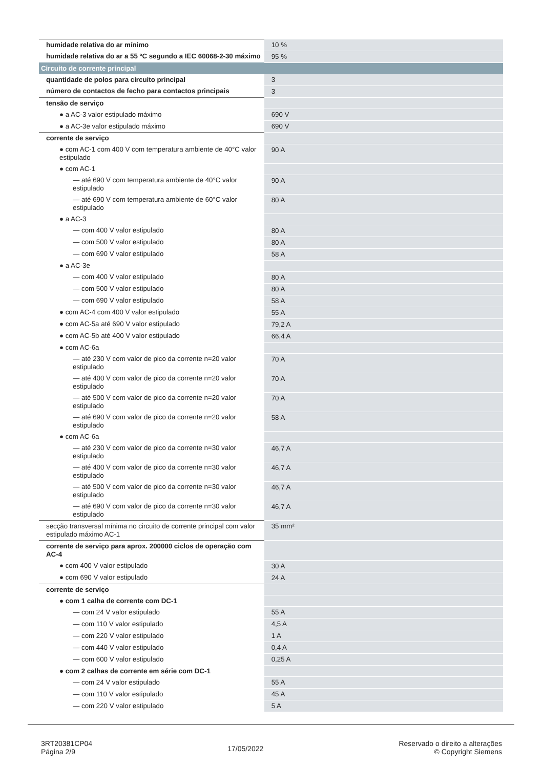| humidade relativa do ar mínimo | 10 % |
| humidade relativa do ar a 55 ºC segundo a IEC 60068-2-30 máximo | 95 % |
| Circuito de corrente principal | |
| quantidade de polos para circuito principal | 3 |
| número de contactos de fecho para contactos principais | 3 |
| tensão de serviço | |
| ● a AC-3 valor estipulado máximo | 690 V |
| ● a AC-3e valor estipulado máximo | 690 V |
| corrente de serviço | |
| ● com AC-1 com 400 V com temperatura ambiente de 40°C valor estipulado | 90 A |
| ● com AC-1 | |
| — até 690 V com temperatura ambiente de 40°C valor estipulado | 90 A |
| — até 690 V com temperatura ambiente de 60°C valor estipulado | 80 A |
| ● a AC-3 | |
| — com 400 V valor estipulado | 80 A |
| — com 500 V valor estipulado | 80 A |
| — com 690 V valor estipulado | 58 A |
| ● a AC-3e | |
| — com 400 V valor estipulado | 80 A |
| — com 500 V valor estipulado | 80 A |
| — com 690 V valor estipulado | 58 A |
| ● com AC-4 com 400 V valor estipulado | 55 A |
| ● com AC-5a até 690 V valor estipulado | 79,2 A |
| ● com AC-5b até 400 V valor estipulado | 66,4 A |
| ● com AC-6a | |
| — até 230 V com valor de pico da corrente n=20 valor estipulado | 70 A |
| — até 400 V com valor de pico da corrente n=20 valor estipulado | 70 A |
| — até 500 V com valor de pico da corrente n=20 valor estipulado | 70 A |
| — até 690 V com valor de pico da corrente n=20 valor estipulado | 58 A |
| ● com AC-6a | |
| — até 230 V com valor de pico da corrente n=30 valor estipulado | 46,7 A |
| — até 400 V com valor de pico da corrente n=30 valor estipulado | 46,7 A |
| — até 500 V com valor de pico da corrente n=30 valor estipulado | 46,7 A |
| — até 690 V com valor de pico da corrente n=30 valor estipulado | 46,7 A |
| secção transversal mínima no circuito de corrente principal com valor estipulado máximo AC-1 | 35 mm² |
| corrente de serviço para aprox. 200000 ciclos de operação com AC-4 | |
| ● com 400 V valor estipulado | 30 A |
| ● com 690 V valor estipulado | 24 A |
| corrente de serviço | |
| ● com 1 calha de corrente com DC-1 | |
| — com 24 V valor estipulado | 55 A |
| — com 110 V valor estipulado | 4,5 A |
| — com 220 V valor estipulado | 1 A |
| — com 440 V valor estipulado | 0,4 A |
| — com 600 V valor estipulado | 0,25 A |
| ● com 2 calhas de corrente em série com DC-1 | |
| — com 24 V valor estipulado | 55 A |
| — com 110 V valor estipulado | 45 A |
| — com 220 V valor estipulado | 5 A |
3RT20381CP04
Página 2/9
17/05/2022
Reservado o direito a alterações
© Copyright Siemens